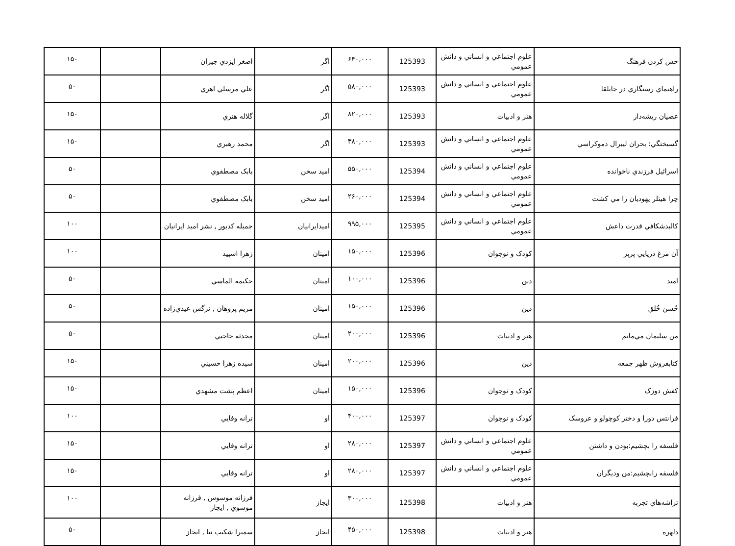| حس کردن فرهنگ | علوم اجتماعي و انساني و دانش عمومي | 125393 | ۶۴۰,۰۰۰ | اگر | اصغر ايزدي جيران | | ۱۵۰ |
| راهنماي رستگاري در جابلقا | علوم اجتماعي و انساني و دانش عمومي | 125393 | ۵۸۰,۰۰۰ | اگر | علي مرسلي اهري | | ۵۰ |
| عصيان ريشه‌دار | هنر و ادبيات | 125393 | ۸۲۰,۰۰۰ | اگر | گلاله هنري | | ۱۵۰ |
| گسيختگي: بحران ليبرال دموكراسي | علوم اجتماعي و انساني و دانش عمومي | 125393 | ۳۸۰,۰۰۰ | اگر | محمد رهبري | | ۱۵۰ |
| اسرائيل فرزندي ناخوانده | علوم اجتماعي و انساني و دانش عمومي | 125394 | ۵۵۰,۰۰۰ | اميد سخن | بابک مصطفوي | | ۵۰ |
| چرا هيتلر يهوديان را مي كشت | علوم اجتماعي و انساني و دانش عمومي | 125394 | ۲۶۰,۰۰۰ | اميد سخن | بابک مصطفوي | | ۵۰ |
| كالبدشكافي قدرت داعش | علوم اجتماعي و انساني و دانش عمومي | 125395 | ۹۹۵,۰۰۰ | اميدايرانيان | جميله كديور , نشر اميد ايرانيان | | ۱۰۰ |
| آن مرغ دريايي پرپر | کودک و نوجوان | 125396 | ۱۵۰,۰۰۰ | امينان | زهرا اسپيد | | ۱۰۰ |
| اميد | دين | 125396 | ۱۰۰,۰۰۰ | امينان | حكيمه الماسي | | ۵۰ |
| حُسن خُلق | دين | 125396 | ۱۵۰,۰۰۰ | امينان | مريم پروهان , نرگس عيدي‌زاده | | ۵۰ |
| من سليمان مي‌مانم | هنر و ادبيات | 125396 | ۲۰۰,۰۰۰ | امينان | محدثه حاجبي | | ۵۰ |
| كتابفروش ظهر جمعه | دين | 125396 | ۲۰۰,۰۰۰ | امينان | سيده زهرا حسيني | | ۱۵۰ |
| كفش دوزک | کودک و نوجوان | 125396 | ۱۵۰,۰۰۰ | امينان | اعظم پشت مشهدي | | ۱۵۰ |
| فرانتس دورا و دختر كوچولو و عروسک | کودک و نوجوان | 125397 | ۴۰۰,۰۰۰ | او | ترانه وفايي | | ۱۰۰ |
| فلسفه را بچشيم:بودن و داشتن | علوم اجتماعي و انساني و دانش عمومي | 125397 | ۲۸۰,۰۰۰ | او | ترانه وفايي | | ۱۵۰ |
| فلسفه رابچشيم:من وديگران | علوم اجتماعي و انساني و دانش عمومي | 125397 | ۲۸۰,۰۰۰ | او | ترانه وفايي | | ۱۵۰ |
| تراشه‌هاي تجربه | هنر و ادبيات | 125398 | ۳۰۰,۰۰۰ | ايجاز | فرزانه موسوس , فرزانه موسوي , ايجاز | | ۱۰۰ |
| دلهره | هنر و ادبيات | 125398 | ۴۵۰,۰۰۰ | ايجاز | سميرا شكيب نيا , ايجاز | | ۵۰ |